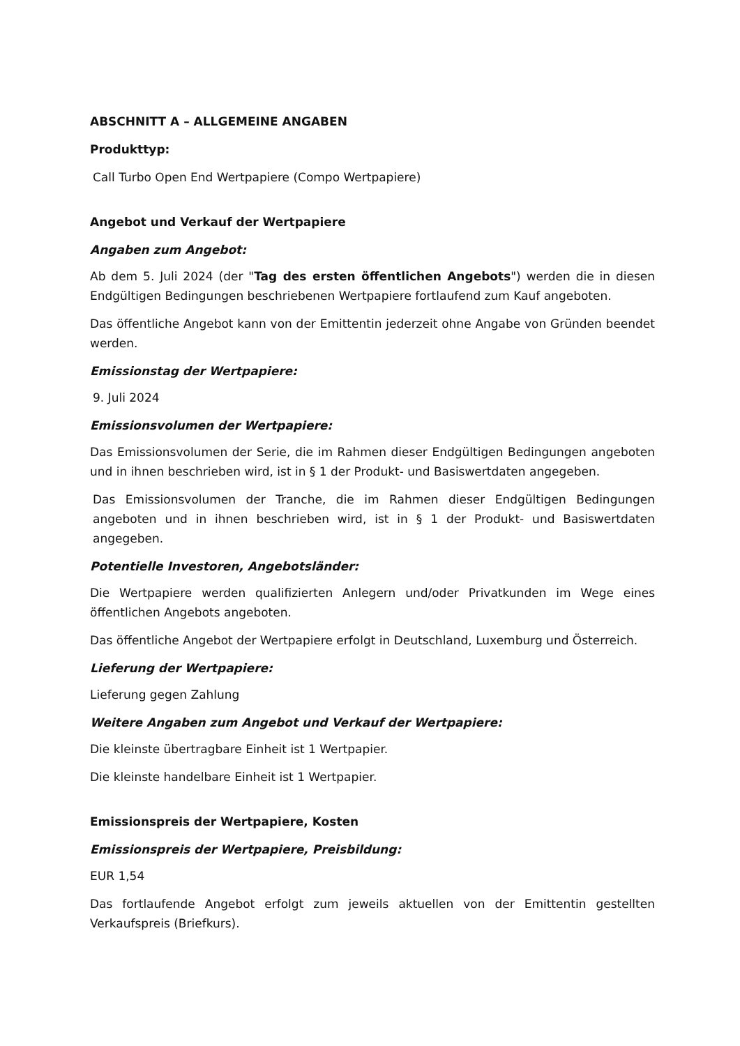ABSCHNITT A – ALLGEMEINE ANGABEN
Produkttyp:
Call Turbo Open End Wertpapiere (Compo Wertpapiere)
Angebot und Verkauf der Wertpapiere
Angaben zum Angebot:
Ab dem 5. Juli 2024 (der "Tag des ersten öffentlichen Angebots") werden die in diesen Endgültigen Bedingungen beschriebenen Wertpapiere fortlaufend zum Kauf angeboten.
Das öffentliche Angebot kann von der Emittentin jederzeit ohne Angabe von Gründen beendet werden.
Emissionstag der Wertpapiere:
9. Juli 2024
Emissionsvolumen der Wertpapiere:
Das Emissionsvolumen der Serie, die im Rahmen dieser Endgültigen Bedingungen angeboten und in ihnen beschrieben wird, ist in § 1 der Produkt- und Basiswertdaten angegeben.
Das Emissionsvolumen der Tranche, die im Rahmen dieser Endgültigen Bedingungen angeboten und in ihnen beschrieben wird, ist in § 1 der Produkt- und Basiswertdaten angegeben.
Potentielle Investoren, Angebotsländer:
Die Wertpapiere werden qualifizierten Anlegern und/oder Privatkunden im Wege eines öffentlichen Angebots angeboten.
Das öffentliche Angebot der Wertpapiere erfolgt in Deutschland, Luxemburg und Österreich.
Lieferung der Wertpapiere:
Lieferung gegen Zahlung
Weitere Angaben zum Angebot und Verkauf der Wertpapiere:
Die kleinste übertragbare Einheit ist 1 Wertpapier.
Die kleinste handelbare Einheit ist 1 Wertpapier.
Emissionspreis der Wertpapiere, Kosten
Emissionspreis der Wertpapiere, Preisbildung:
EUR 1,54
Das fortlaufende Angebot erfolgt zum jeweils aktuellen von der Emittentin gestellten Verkaufspreis (Briefkurs).